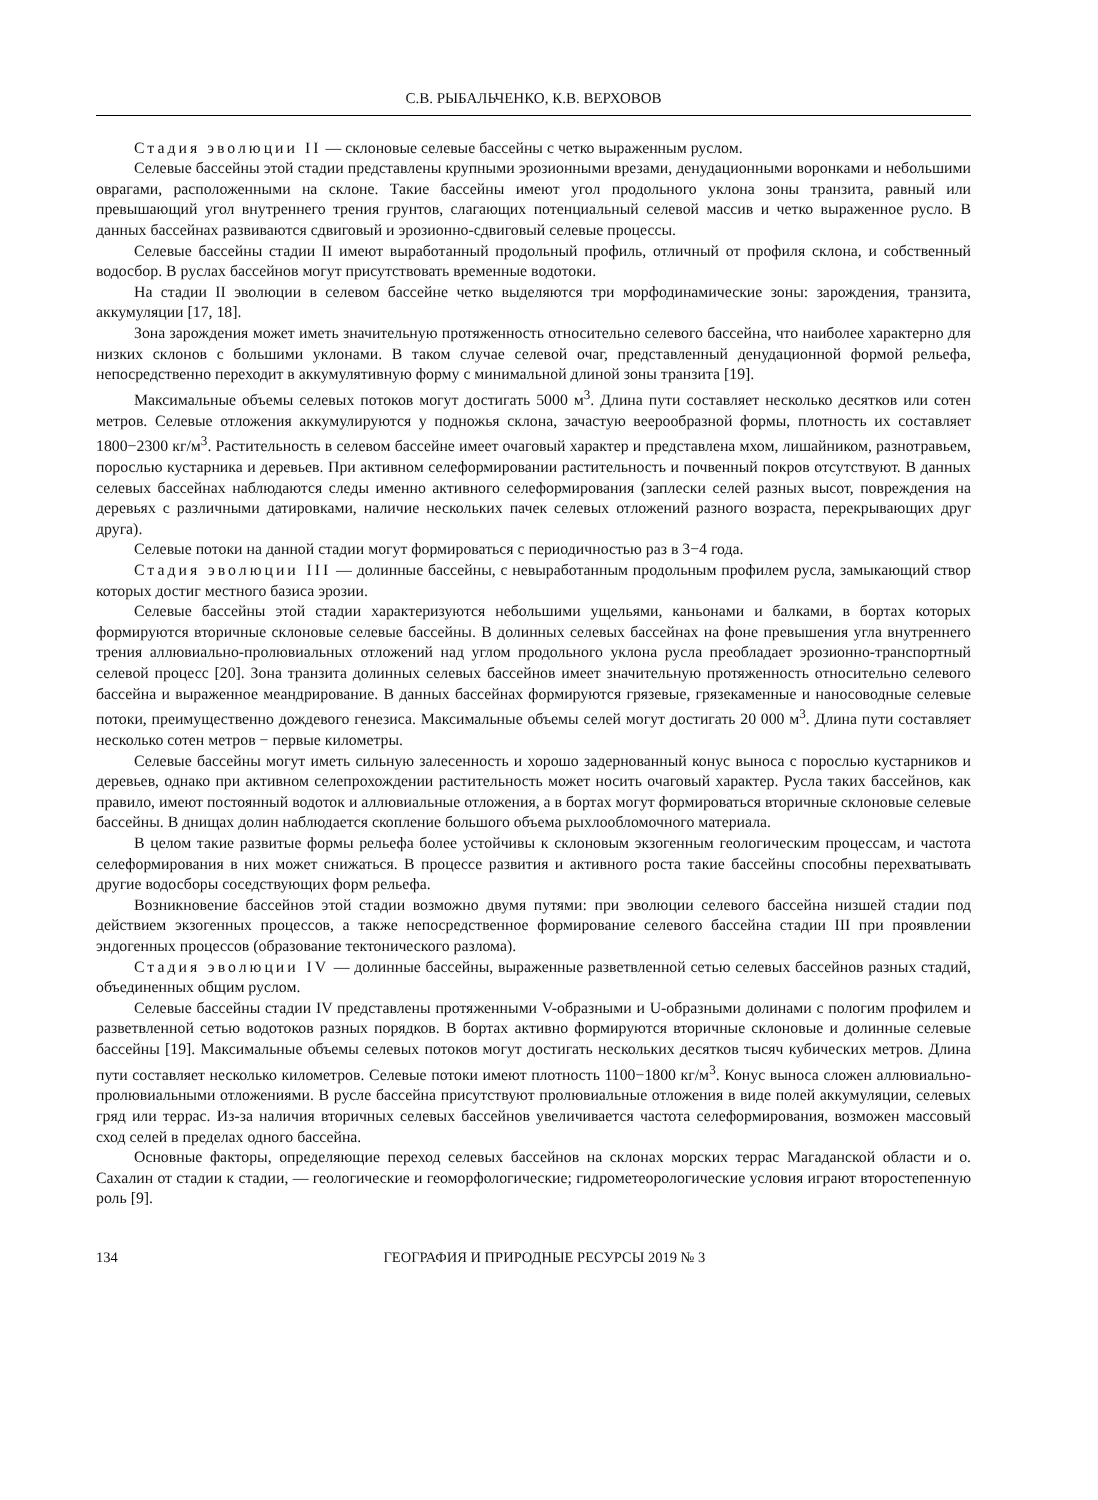С.В. РЫБАЛЬЧЕНКО, К.В. ВЕРХОВОВ
Стадия эволюции II — склоновые селевые бассейны с четко выраженным руслом.
Селевые бассейны этой стадии представлены крупными эрозионными врезами, денудационными воронками и небольшими оврагами, расположенными на склоне. Такие бассейны имеют угол продольного уклона зоны транзита, равный или превышающий угол внутреннего трения грунтов, слагающих потенциальный селевой массив и четко выраженное русло. В данных бассейнах развиваются сдвиговый и эрозионно-сдвиговый селевые процессы.
Селевые бассейны стадии II имеют выработанный продольный профиль, отличный от профиля склона, и собственный водосбор. В руслах бассейнов могут присутствовать временные водотоки.
На стадии II эволюции в селевом бассейне четко выделяются три морфодинамические зоны: зарождения, транзита, аккумуляции [17, 18].
Зона зарождения может иметь значительную протяженность относительно селевого бассейна, что наиболее характерно для низких склонов с большими уклонами. В таком случае селевой очаг, представленный денудационной формой рельефа, непосредственно переходит в аккумулятивную форму с минимальной длиной зоны транзита [19].
Максимальные объемы селевых потоков могут достигать 5000 м<sup>3</sup>. Длина пути составляет несколько десятков или сотен метров. Селевые отложения аккумулируются у подножья склона, зачастую веерообразной формы, плотность их составляет 1800−2300 кг/м<sup>3</sup>. Растительность в селевом бассейне имеет очаговый характер и представлена мхом, лишайником, разнотравьем, порослью кустарника и деревьев. При активном селеформировании растительность и почвенный покров отсутствуют. В данных селевых бассейнах наблюдаются следы именно активного селеформирования (заплески селей разных высот, повреждения на деревьях с различными датировками, наличие нескольких пачек селевых отложений разного возраста, перекрывающих друг друга).
Селевые потоки на данной стадии могут формироваться с периодичностью раз в 3−4 года.
Стадия эволюции III — долинные бассейны, с невыработанным продольным профилем русла, замыкающий створ которых достиг местного базиса эрозии.
Селевые бассейны этой стадии характеризуются небольшими ущельями, каньонами и балками, в бортах которых формируются вторичные склоновые селевые бассейны. В долинных селевых бассейнах на фоне превышения угла внутреннего трения аллювиально-пролювиальных отложений над углом продольного уклона русла преобладает эрозионно-транспортный селевой процесс [20]. Зона транзита долинных селевых бассейнов имеет значительную протяженность относительно селевого бассейна и выраженное меандрирование. В данных бассейнах формируются грязевые, грязекаменные и наносоводные селевые потоки, преимущественно дождевого генезиса. Максимальные объемы селей могут достигать 20 000 м<sup>3</sup>. Длина пути составляет несколько сотен метров − первые километры.
Селевые бассейны могут иметь сильную залесенность и хорошо задернованный конус выноса с порослью кустарников и деревьев, однако при активном селепрохождении растительность может носить очаговый характер. Русла таких бассейнов, как правило, имеют постоянный водоток и аллювиальные отложения, а в бортах могут формироваться вторичные склоновые селевые бассейны. В днищах долин наблюдается скопление большого объема рыхлообломочного материала.
В целом такие развитые формы рельефа более устойчивы к склоновым экзогенным геологическим процессам, и частота селеформирования в них может снижаться. В процессе развития и активного роста такие бассейны способны перехватывать другие водосборы соседствующих форм рельефа.
Возникновение бассейнов этой стадии возможно двумя путями: при эволюции селевого бассейна низшей стадии под действием экзогенных процессов, а также непосредственное формирование селевого бассейна стадии III при проявлении эндогенных процессов (образование тектонического разлома).
Стадия эволюции IV — долинные бассейны, выраженные разветвленной сетью селевых бассейнов разных стадий, объединенных общим руслом.
Селевые бассейны стадии IV представлены протяженными V-образными и U-образными долинами с пологим профилем и разветвленной сетью водотоков разных порядков. В бортах активно формируются вторичные склоновые и долинные селевые бассейны [19]. Максимальные объемы селевых потоков могут достигать нескольких десятков тысяч кубических метров. Длина пути составляет несколько километров. Селевые потоки имеют плотность 1100−1800 кг/м<sup>3</sup>. Конус выноса сложен аллювиально-пролювиальными отложениями. В русле бассейна присутствуют пролювиальные отложения в виде полей аккумуляции, селевых гряд или террас. Из-за наличия вторичных селевых бассейнов увеличивается частота селеформирования, возможен массовый сход селей в пределах одного бассейна.
Основные факторы, определяющие переход селевых бассейнов на склонах морских террас Магаданской области и о. Сахалин от стадии к стадии, — геологические и геоморфологические; гидрометеорологические условия играют второстепенную роль [9].
134 ГЕОГРАФИЯ И ПРИРОДНЫЕ РЕСУРСЫ 2019 № 3